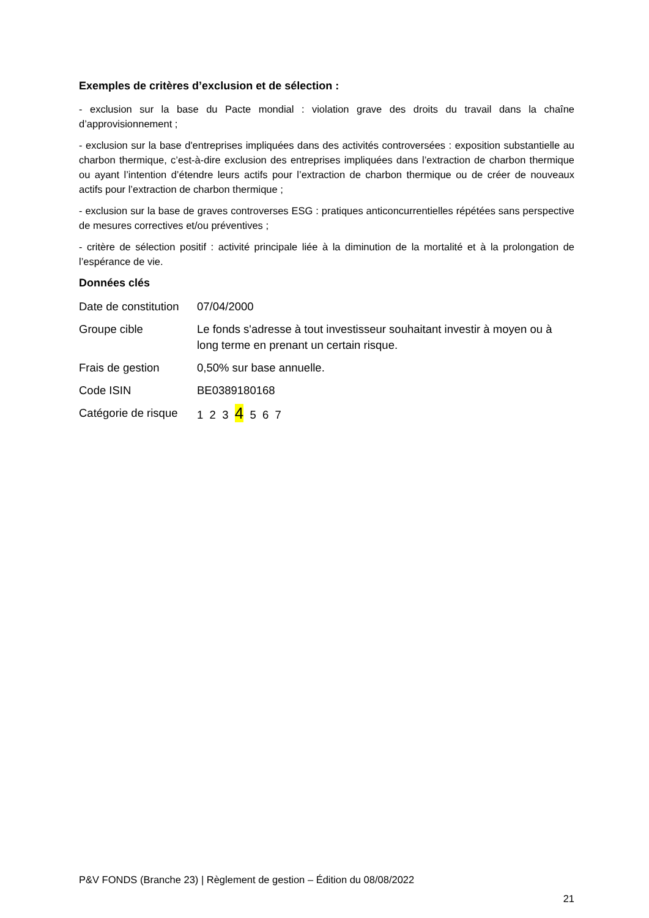Exemples de critères d’exclusion et de sélection :
- exclusion sur la base du Pacte mondial : violation grave des droits du travail dans la chaîne d’approvisionnement ;
- exclusion sur la base d'entreprises impliquées dans des activités controversées : exposition substantielle au charbon thermique, c’est-à-dire exclusion des entreprises impliquées dans l’extraction de charbon thermique ou ayant l’intention d’étendre leurs actifs pour l’extraction de charbon thermique ou de créer de nouveaux actifs pour l’extraction de charbon thermique ;
- exclusion sur la base de graves controverses ESG : pratiques anticoncurrentielles répétées sans perspective de mesures correctives et/ou préventives ;
- critère de sélection positif : activité principale liée à la diminution de la mortalité et à la prolongation de l’espérance de vie.
Données clés
| Date de constitution | 07/04/2000 |
| Groupe cible | Le fonds s'adresse à tout investisseur souhaitant investir à moyen ou à long terme en prenant un certain risque. |
| Frais de gestion | 0,50% sur base annuelle. |
| Code ISIN | BE0389180168 |
| Catégorie de risque | 1 2 3 4 5 6 7 |
P&V FONDS (Branche 23) | Règlement de gestion – Édition du 08/08/2022
21